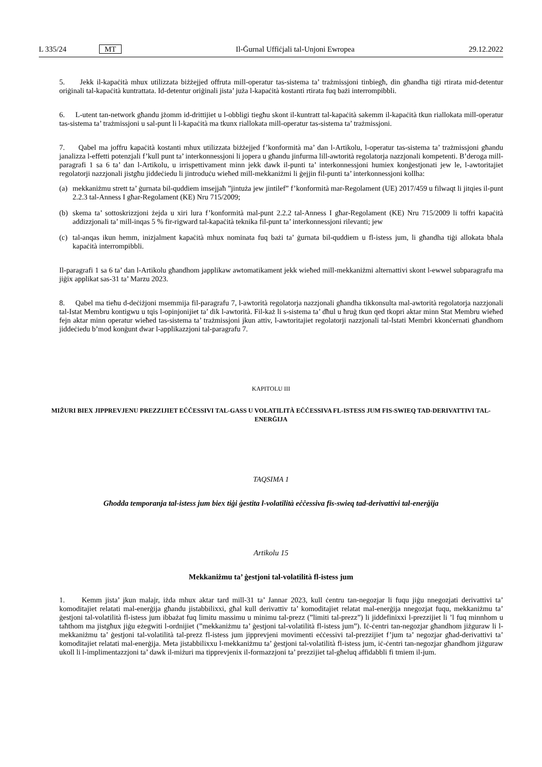L 335/24 MT Il-Ġurnal Uffiċjali tal-Unjoni Ewropea 29.12.2022
5. Jekk il-kapaċità mhux utilizzata biżżejjed offruta mill-operatur tas-sistema ta’ trażmissjoni tinbiegħ, din għandha tiġi rtirata mid-detentur oriġinali tal-kapaċità kuntrattata. Id-detentur oriġinali jista’ juża l-kapaċità kostanti rtirata fuq bażi interrompibbli.
6. L-utent tan-network għandu jżomm id-drittijiet u l-obbligi tiegħu skont il-kuntratt tal-kapaċità sakemm il-kapaċità tkun riallokata mill-operatur tas-sistema ta’ trażmissjoni u sal-punt li l-kapaċità ma tkunx riallokata mill-operatur tas-sistema ta’ trażmissjoni.
7. Qabel ma joffru kapaċità kostanti mhux utilizzata biżżejjed f’konformità ma’ dan l-Artikolu, l-operatur tas-sistema ta’ trażmissjoni għandu janalizza l-effetti potenzjali f’kull punt ta’ interkonnessjoni li jopera u għandu jinfurma lill-awtorità regolatorja nazzjonali kompetenti. B’deroga mill-paragrafi 1 sa 6 ta’ dan l-Artikolu, u irrispettivament minn jekk dawk il-punti ta’ interkonnessjoni humiex konġestjonati jew le, l-awtoritajiet regolatorji nazzjonali jistgħu jiddeċiedu li jintroduċu wieħed mill-mekkaniżmi li ġejjin fil-punti ta’ interkonnessjoni kollha:
(a) mekkaniżmu strett ta’ ġurnata bil-quddiem imsejjaħ ”jintuża jew jintilef” f’konformità mar-Regolament (UE) 2017/459 u filwaqt li jitqies il-punt 2.2.3 tal-Anness I għar-Regolament (KE) Nru 715/2009;
(b) skema ta’ sottoskrizzjoni żejda u xiri lura f’konformità mal-punt 2.2.2 tal-Anness I għar-Regolament (KE) Nru 715/2009 li toffri kapaċità addizzjonali ta’ mill-inqas 5 % fir-rigward tal-kapaċità teknika fil-punt ta’ interkonnessjoni rilevanti; jew
(c) tal-anqas ikun hemm, inizjalment kapaċità mhux nominata fuq bażi ta’ ġurnata bil-quddiem u fl-istess jum, li għandha tiġi allokata bħala kapaċità interrompibbli.
Il-paragrafi 1 sa 6 ta’ dan l-Artikolu għandhom japplikaw awtomatikament jekk wieħed mill-mekkaniżmi alternattivi skont l-ewwel subparagrafu ma jiġix applikat sas-31 ta’ Marzu 2023.
8. Qabel ma tieħu d-deċiżjoni msemmija fil-paragrafu 7, l-awtorità regolatorja nazzjonali għandha tikkonsulta mal-awtorità regolatorja nazzjonali tal-Istat Membru kontigwu u tqis l-opinjonijiet ta’ dik l-awtorità. Fil-każ li s-sistema ta’ dħul u ħruġ tkun qed tkopri aktar minn Stat Membru wieħed fejn aktar minn operatur wieħed tas-sistema ta’ trażmissjoni jkun attiv, l-awtoritajiet regolatorji nazzjonali tal-Istati Membri kkonċernati għandhom jiddeċiedu b’mod konġunt dwar l-applikazzjoni tal-paragrafu 7.
KAPITOLU III
MIŻURI BIEX JIPPREVJENU PREZZIJIET EĊĊESSIVI TAL-GASS U VOLATILITÀ EĊĊESSIVA FL-ISTESS JUM FIS-SWIEQ TAD-DERIVATTIVI TAL-ENERĠIJA
TAQSIMA 1
Għodda temporanja tal-istess jum biex tiġi ġestita l-volatilità eċċessiva fis-swieq tad-derivattivi tal-enerġija
Artikolu 15
Mekkaniżmu ta’ ġestjoni tal-volatilità fl-istess jum
1. Kemm jista’ jkun malajr, iżda mhux aktar tard mill-31 ta’ Jannar 2023, kull ċentru tan-negozjar li fuqu jiġu nnegozjati derivattivi ta’ komoditajiet relatati mal-enerġija għandu jistabbilixxi, għal kull derivattiv ta’ komoditajiet relatat mal-enerġija nnegozjat fuqu, mekkaniżmu ta’ ġestjoni tal-volatilità fl-istess jum ibbażat fuq limitu massimu u minimu tal-prezz (”limiti tal-prezz”) li jiddefinixxi l-prezzijiet li ’l fuq minnhom u taħthom ma jistgħux jiġu eżegwiti l-ordnijiet (”mekkaniżmu ta’ ġestjoni tal-volatilità fl-istess jum”). Iċ-ċentri tan-negozjar għandhom jiżguraw li l-mekkaniżmu ta’ ġestjoni tal-volatilità tal-prezz fl-istess jum jipprevjeni movimenti eċċessivi tal-prezzijiet f’jum ta’ negozjar għad-derivattivi ta’ komoditajiet relatati mal-enerġija. Meta jistabbilixxu l-mekkaniżmu ta’ ġestjoni tal-volatilità fl-istess jum, iċ-ċentri tan-negozjar għandhom jiżguraw ukoll li l-implimentazzjoni ta’ dawk il-miżuri ma tipprevjenix il-formazzjoni ta’ prezzijiet tal-għeluq affidabbli fi tmiem il-jum.